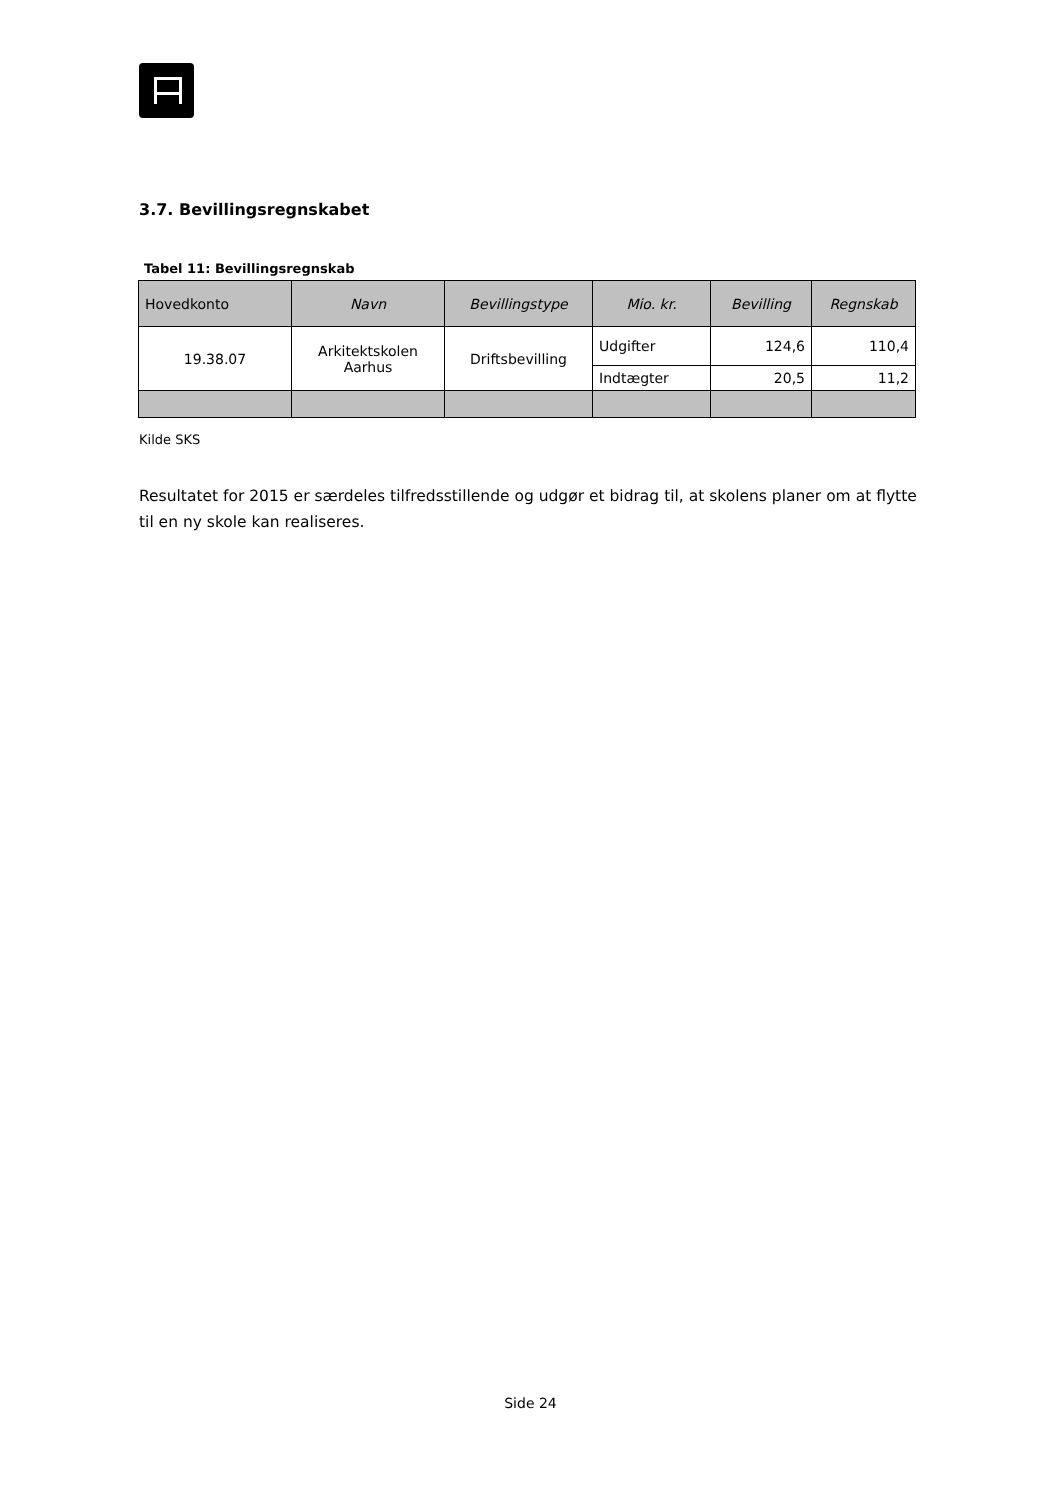3.7. Bevillingsregnskabet
Tabel 11: Bevillingsregnskab
| Hovedkonto | Navn | Bevillingstype | Mio. kr. | Bevilling | Regnskab |
| --- | --- | --- | --- | --- | --- |
| 19.38.07 | Arkitektskolen Aarhus | Driftsbevilling | Udgifter | 124,6 | 110,4 |
| | | | Indtægter | 20,5 | 11,2 |
Kilde SKS
Resultatet for 2015 er særdeles tilfredsstillende og udgør et bidrag til, at skolens planer om at flytte til en ny skole kan realiseres.
Side 24